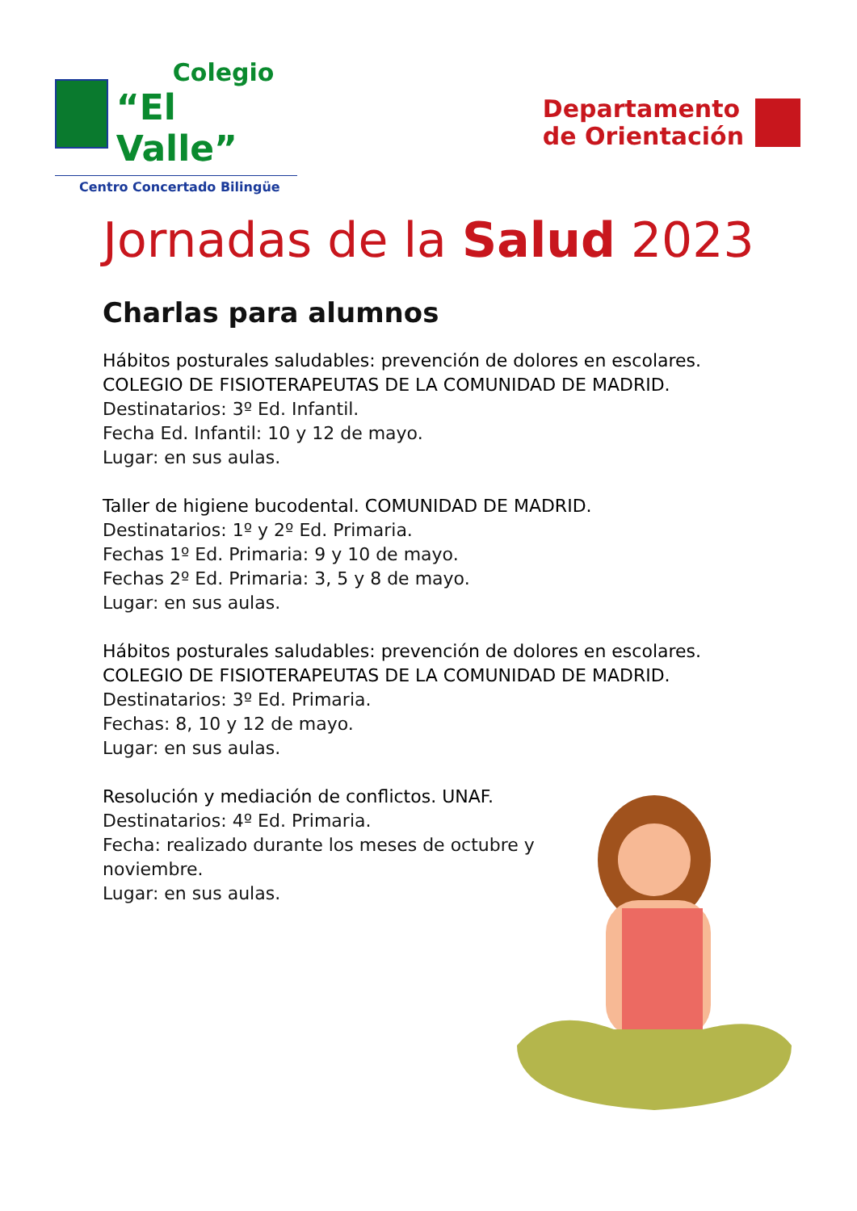Colegio
“El Valle”
Centro Concertado Bilingüe
Departamento
de Orientación
Jornadas de la Salud 2023
Charlas para alumnos
Hábitos posturales saludables: prevención de dolores en escolares.
COLEGIO DE FISIOTERAPEUTAS DE LA COMUNIDAD DE MADRID.
Destinatarios: 3º Ed. Infantil.
Fecha Ed. Infantil: 10 y 12 de mayo.
Lugar: en sus aulas.
Taller de higiene bucodental. COMUNIDAD DE MADRID.
Destinatarios: 1º y 2º Ed. Primaria.
Fechas 1º Ed. Primaria: 9 y 10 de mayo.
Fechas 2º Ed. Primaria: 3, 5 y 8 de mayo.
Lugar: en sus aulas.
Hábitos posturales saludables: prevención de dolores en escolares.
COLEGIO DE FISIOTERAPEUTAS DE LA COMUNIDAD DE MADRID.
Destinatarios: 3º Ed. Primaria.
Fechas: 8, 10 y 12 de mayo.
Lugar: en sus aulas.
Resolución y mediación de conflictos. UNAF.
Destinatarios: 4º Ed. Primaria.
Fecha: realizado durante los meses de octubre y
noviembre.
Lugar: en sus aulas.